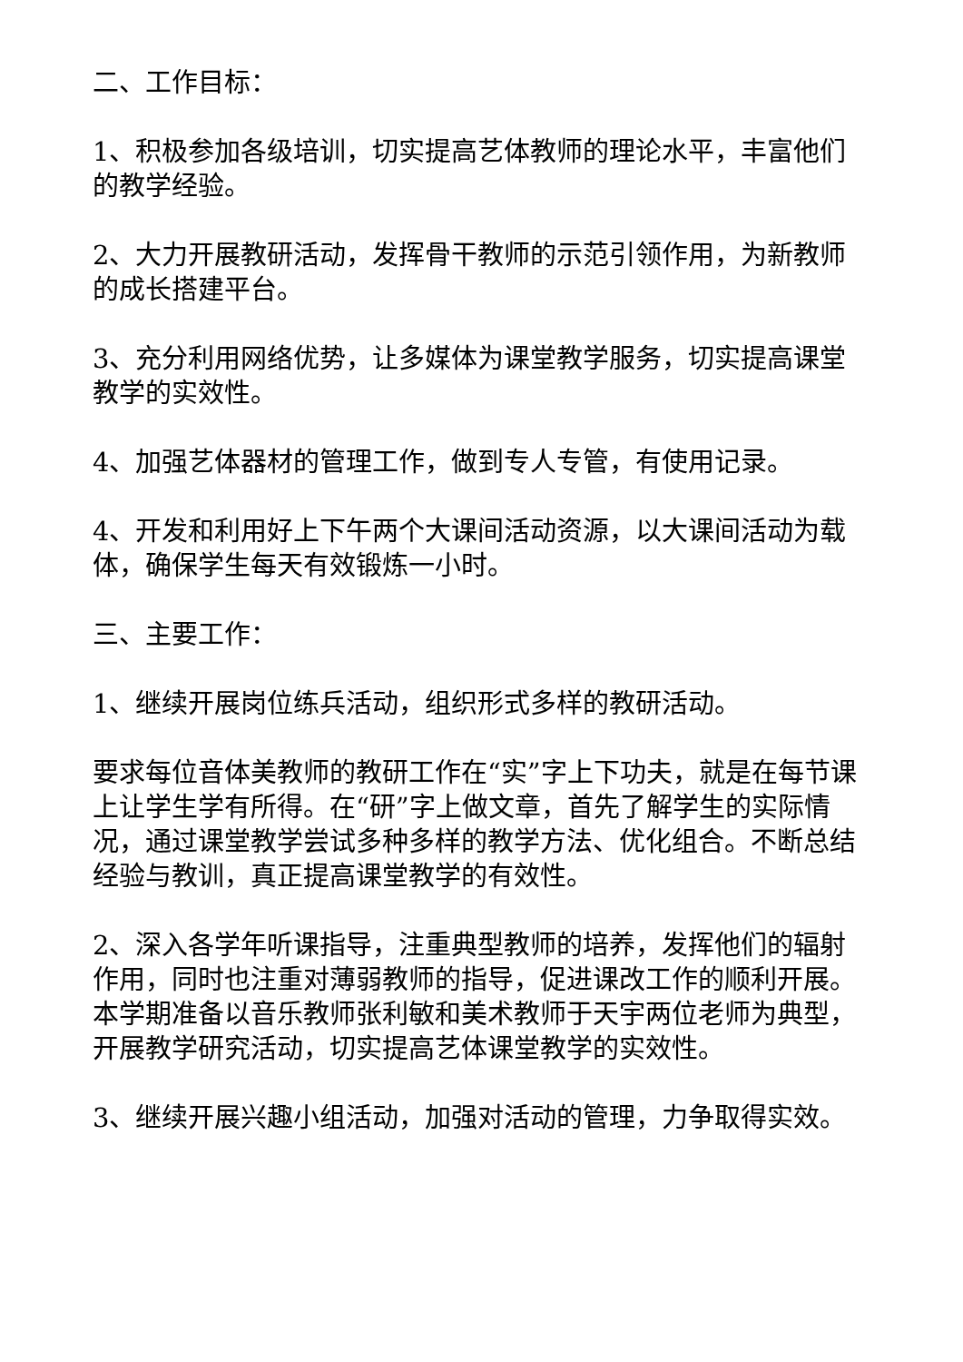二、工作目标：
1、积极参加各级培训，切实提高艺体教师的理论水平，丰富他们的教学经验。
2、大力开展教研活动，发挥骨干教师的示范引领作用，为新教师的成长搭建平台。
3、充分利用网络优势，让多媒体为课堂教学服务，切实提高课堂教学的实效性。
4、加强艺体器材的管理工作，做到专人专管，有使用记录。
4、开发和利用好上下午两个大课间活动资源，以大课间活动为载体，确保学生每天有效锻炼一小时。
三、主要工作：
1、继续开展岗位练兵活动，组织形式多样的教研活动。
要求每位音体美教师的教研工作在“实”字上下功夫，就是在每节课上让学生学有所得。在“研”字上做文章，首先了解学生的实际情况，通过课堂教学尝试多种多样的教学方法、优化组合。不断总结经验与教训，真正提高课堂教学的有效性。
2、深入各学年听课指导，注重典型教师的培养，发挥他们的辐射作用，同时也注重对薄弱教师的指导，促进课改工作的顺利开展。本学期准备以音乐教师张利敏和美术教师于天宇两位老师为典型，开展教学研究活动，切实提高艺体课堂教学的实效性。
3、继续开展兴趣小组活动，加强对活动的管理，力争取得实效。